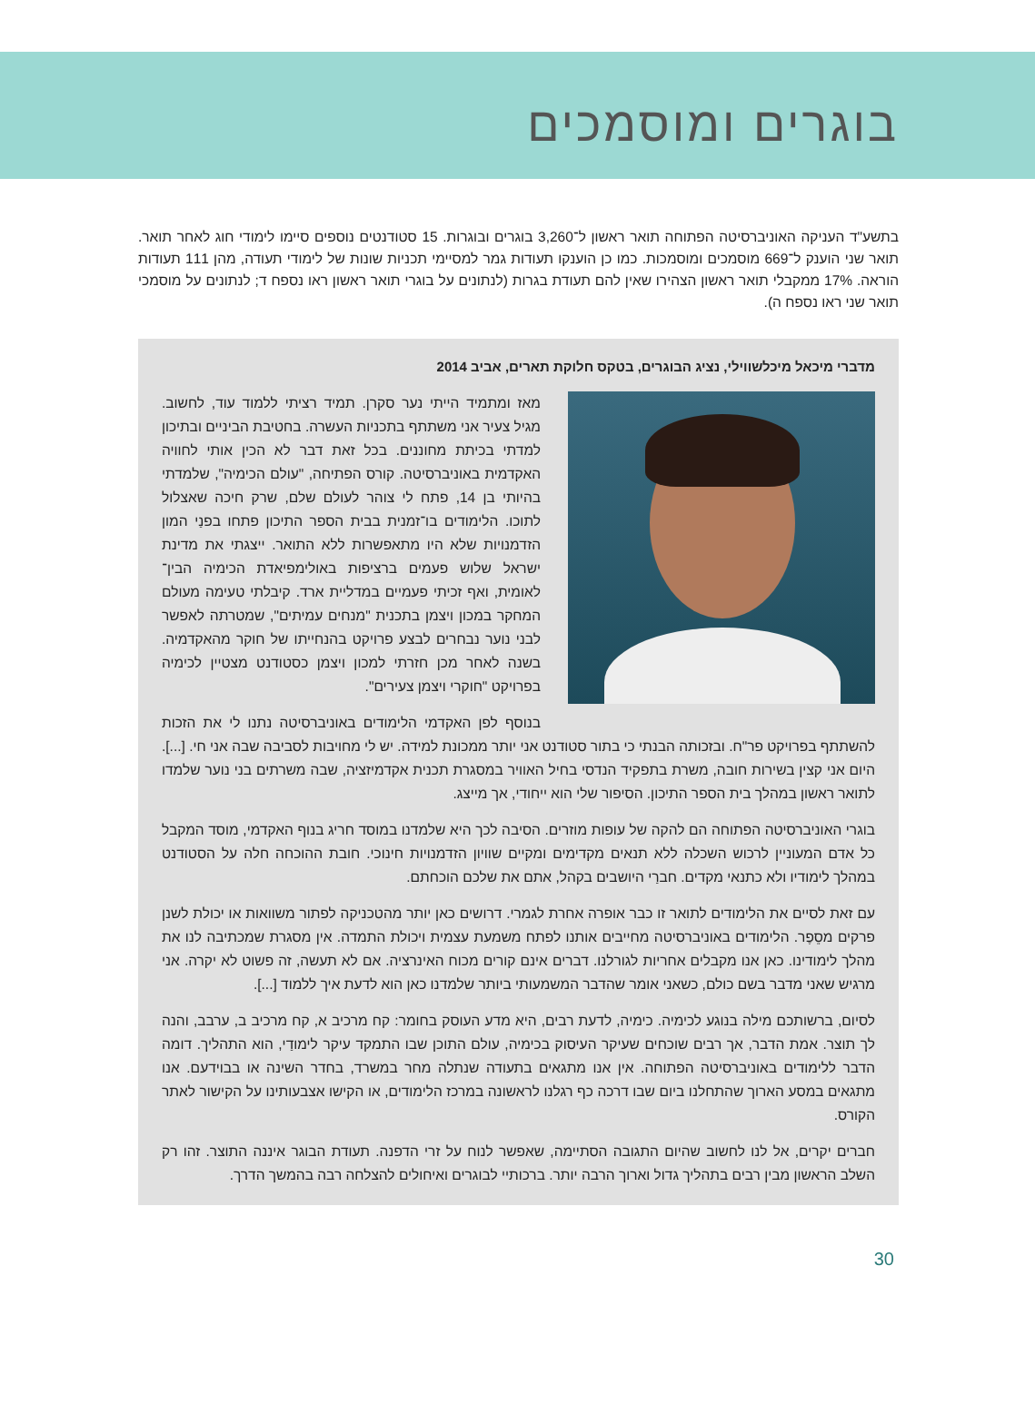בוגרים ומוסמכים
בתשע"ד העניקה האוניברסיטה הפתוחה תואר ראשון ל־3,260 בוגרים ובוגרות. 15 סטודנטים נוספים סיימו לימודי חוג לאחר תואר. תואר שני הוענק ל־669 מוסמכים ומוסמכות. כמו כן הוענקו תעודות גמר למסיימי תכניות שונות של לימודי תעודה, מהן 111 תעודות הוראה. 17% ממקבלי תואר ראשון הצהירו שאין להם תעודת בגרות (לנתונים על בוגרי תואר ראשון ראו נספח ד; לנתונים על מוסמכי תואר שני ראו נספח ה).
מדברי מיכאל מיכלשווילי, נציג הבוגרים, בטקס חלוקת תארים, אביב 2014
מאז ומתמיד הייתי נער סקרן. תמיד רציתי ללמוד עוד, לחשוב. מגיל צעיר אני משתתף בתכניות העשרה. בחטיבת הביניים ובתיכון למדתי בכיתת מחוננים. בכל זאת דבר לא הכין אותי לחוויה האקדמית באוניברסיטה. קורס הפתיחה, "עולם הכימיה", שלמדתי בהיותי בן 14, פתח לי צוהר לעולם שלם, שרק חיכה שאצלול לתוכו. הלימודים בו־זמנית בבית הספר התיכון פתחו בפנַי המון הזדמנויות שלא היו מתאפשרות ללא התואר. ייצגתי את מדינת ישראל שלוש פעמים ברציפות באולימפיאדת הכימיה הבין־לאומית, ואף זכיתי פעמיים במדליית ארד. קיבלתי טעימה מעולם המחקר במכון ויצמן בתכנית "מנחים עמיתים", שמטרתה לאפשר לבני נוער נבחרים לבצע פרויקט בהנחייתו של חוקר מהאקדמיה. בשנה לאחר מכן חזרתי למכון ויצמן כסטודנט מצטיין לכימיה בפרויקט "חוקרי ויצמן צעירים".
בנוסף לפן האקדמי הלימודים באוניברסיטה נתנו לי את הזכות להשתתף בפרויקט פר"ח. ובזכותה הבנתי כי בתור סטודנט אני יותר ממכונת למידה. יש לי מחויבות לסביבה שבה אני חי. [...]. היום אני קצין בשירות חובה, משרת בתפקיד הנדסי בחיל האוויר במסגרת תכנית אקדמיזציה, שבה משרתים בני נוער שלמדו לתואר ראשון במהלך בית הספר התיכון. הסיפור שלי הוא ייחודי, אך מייצג.
בוגרי האוניברסיטה הפתוחה הם להקה של עופות מוזרים. הסיבה לכך היא שלמדנו במוסד חריג בנוף האקדמי, מוסד המקבל כל אדם המעוניין לרכוש השכלה ללא תנאים מקדימים ומקיים שוויון הזדמנויות חינוכי. חובת ההוכחה חלה על הסטודנט במהלך לימודיו ולא כתנאי מקדים. חברַי היושבים בקהל, אתם את שלכם הוכחתם.
עם זאת לסיים את הלימודים לתואר זו כבר אופרה אחרת לגמרי. דרושים כאן יותר מהטכניקה לפתור משוואות או יכולת לשנן פרקים מסֵפֶר. הלימודים באוניברסיטה מחייבים אותנו לפתח משמעת עצמית ויכולת התמדה. אין מסגרת שמכתיבה לנו את מהלך לימודינו. כאן אנו מקבלים אחריות לגורלנו. דברים אינם קורים מכוח האינרציה. אם לא תעשה, זה פשוט לא יקרה. אני מרגיש שאני מדבר בשם כולם, כשאני אומר שהדבר המשמעותי ביותר שלמדנו כאן הוא לדעת איך ללמוד [...].
לסיום, ברשותכם מילה בנוגע לכימיה. כימיה, לדעת רבים, היא מדע העוסק בחומר: קח מרכיב א, קח מרכיב ב, ערבב, והנה לך תוצר. אמת הדבר, אך רבים שוכחים שעיקר העיסוק בכימיה, עולם התוכן שבו התמקד עיקר לימודַי, הוא התהליך. דומה הדבר ללימודים באוניברסיטה הפתוחה. אין אנו מתגאים בתעודה שנתלה מחר במשרד, בחדר השינה או בבוידעם. אנו מתגאים במסע הארוך שהתחלנו ביום שבו דרכה כף רגלנו לראשונה במרכז הלימודים, או הקישו אצבעותינו על הקישור לאתר הקורס.
חברים יקרים, אל לנו לחשוב שהיום התגובה הסתיימה, שאפשר לנוח על זרי הדפנה. תעודת הבוגר איננה התוצר. זהו רק השלב הראשון מבין רבים בתהליך גדול וארוך הרבה יותר. ברכותיי לבוגרים ואיחולים להצלחה רבה בהמשך הדרך.
30